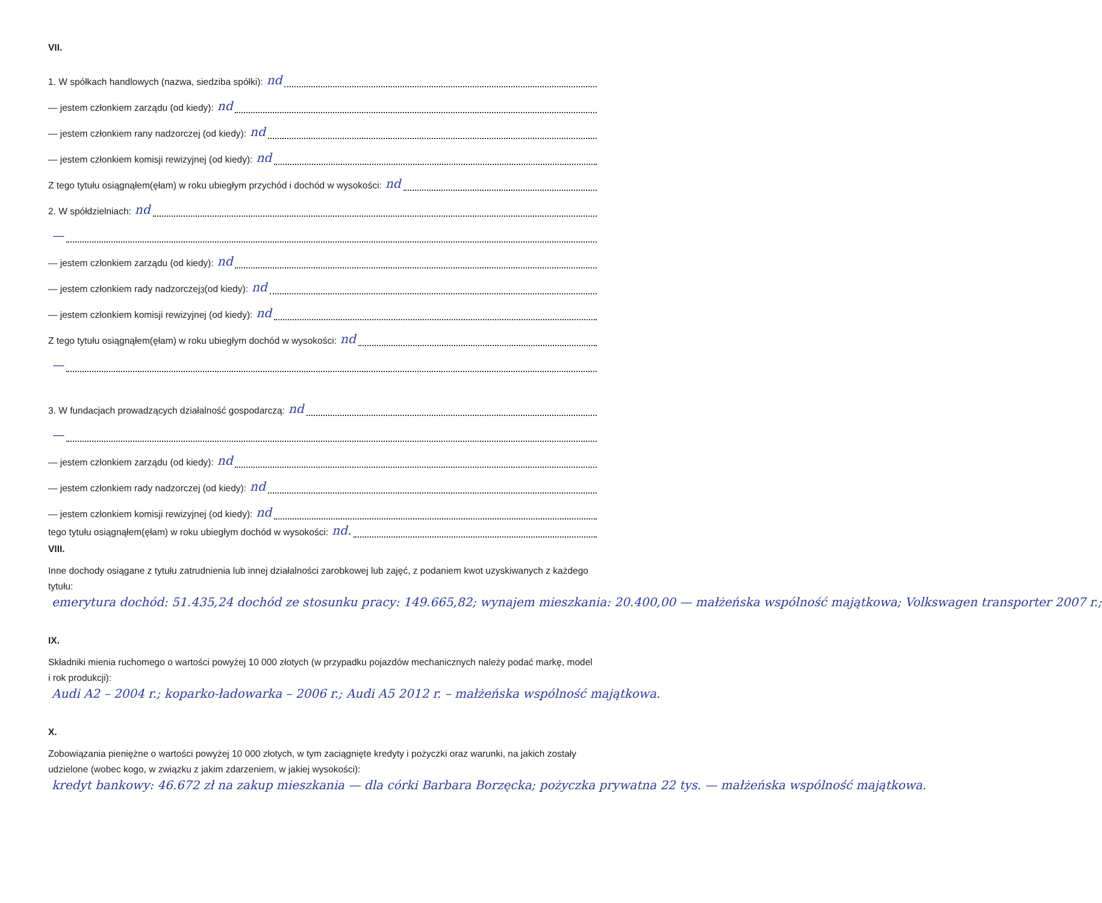VII.
1. W spółkach handlowych (nazwa, siedziba spółki): nd
— jestem członkiem zarządu (od kiedy): nd
— jestem członkiem rany nadzorczej (od kiedy): nd
— jestem członkiem komisji rewizyjnej (od kiedy): nd
Z tego tytułu osiągnąłem(ęłam) w roku ubiegłym przychód i dochód w wysokości: nd
2. W spółdzielniach: nd
—
— jestem członkiem zarządu (od kiedy): nd
— jestem członkiem rady nadzorczej<sup>3</sup> (od kiedy): nd
— jestem członkiem komisji rewizyjnej (od kiedy): nd
Z tego tytułu osiągnąłem(ęłam) w roku ubiegłym dochód w wysokości: nd
—
3. W fundacjach prowadzących działalność gospodarczą: nd
—
— jestem członkiem zarządu (od kiedy): nd
— jestem członkiem rady nadzorczej (od kiedy): nd
— jestem członkiem komisji rewizyjnej (od kiedy): nd
tego tytułu osiągnąłem(ęłam) w roku ubiegłym dochód w wysokości: nd.
VIII.
Inne dochody osiągane z tytułu zatrudnienia lub innej działalności zarobkowej lub zajęć, z podaniem kwot uzyskiwanych z każdego tytułu: emerytura dochód: 51.435,24 dochód ze stosunku pracy: 149.665,82; wynajem mieszkania: 20.400,00 — małżeńska wspólność majątkowa; Volkswagen transporter 2007 r.;
IX.
Składniki mienia ruchomego o wartości powyżej 10 000 złotych (w przypadku pojazdów mechanicznych należy podać markę, model i rok produkcji): Audi A2 – 2004 r.; koparko-ładowarka – 2006 r.; Audi A5 2012 r. – małżeńska wspólność majątkowa.
X.
Zobowiązania pieniężne o wartości powyżej 10 000 złotych, w tym zaciągnięte kredyty i pożyczki oraz warunki, na jakich zostały udzielone (wobec kogo, w związku z jakim zdarzeniem, w jakiej wysokości): kredyt bankowy: 46.672 zł na zakup mieszkania — dla córki Barbara Borzęcka; pożyczka prywatna 22 tys. — małżeńska wspólność majątkowa.